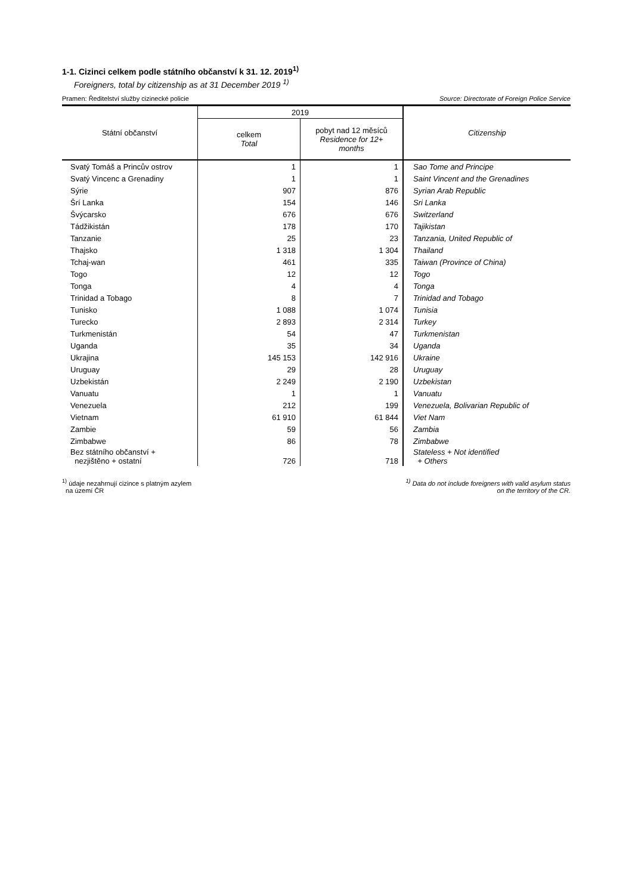1-1. Cizinci celkem podle státního občanství k 31. 12. 2019<sup>1)</sup>
Foreigners, total by citizenship as at 31 December 2019 <sup>1)</sup>
Pramen: Ředitelství služby cizinecké policie Source: Directorate of Foreign Police Service
| Státní občanství | 2019 | | Citizenship |
| --- | --- | --- | --- |
| | celkem Total | pobyt nad 12 měsíců Residence for 12+ months | |
| Svatý Tomáš a Princův ostrov | 1 | 1 | Sao Tome and Principe |
| Svatý Vincenc a Grenadiny | 1 | 1 | Saint Vincent and the Grenadines |
| Sýrie | 907 | 876 | Syrian Arab Republic |
| Šrí Lanka | 154 | 146 | Sri Lanka |
| Švýcarsko | 676 | 676 | Switzerland |
| Tádžikistán | 178 | 170 | Tajikistan |
| Tanzanie | 25 | 23 | Tanzania, United Republic of |
| Thajsko | 1 318 | 1 304 | Thailand |
| Tchaj-wan | 461 | 335 | Taiwan (Province of China) |
| Togo | 12 | 12 | Togo |
| Tonga | 4 | 4 | Tonga |
| Trinidad a Tobago | 8 | 7 | Trinidad and Tobago |
| Tunisko | 1 088 | 1 074 | Tunisia |
| Turecko | 2 893 | 2 314 | Turkey |
| Turkmenistán | 54 | 47 | Turkmenistan |
| Uganda | 35 | 34 | Uganda |
| Ukrajina | 145 153 | 142 916 | Ukraine |
| Uruguay | 29 | 28 | Uruguay |
| Uzbekistán | 2 249 | 2 190 | Uzbekistan |
| Vanuatu | 1 | 1 | Vanuatu |
| Venezuela | 212 | 199 | Venezuela, Bolivarian Republic of |
| Vietnam | 61 910 | 61 844 | Viet Nam |
| Zambie | 59 | 56 | Zambia |
| Zimbabwe | 86 | 78 | Zimbabwe |
| Bez státního občanství + nezjištěno + ostatní | 726 | 718 | Stateless + Not identified + Others |
<sup>1)</sup> údaje nezahrnují cizince s platným azylem
na území ČR <sup>1)</sup> Data do not include foreigners with valid asylum status
on the territory of the CR.